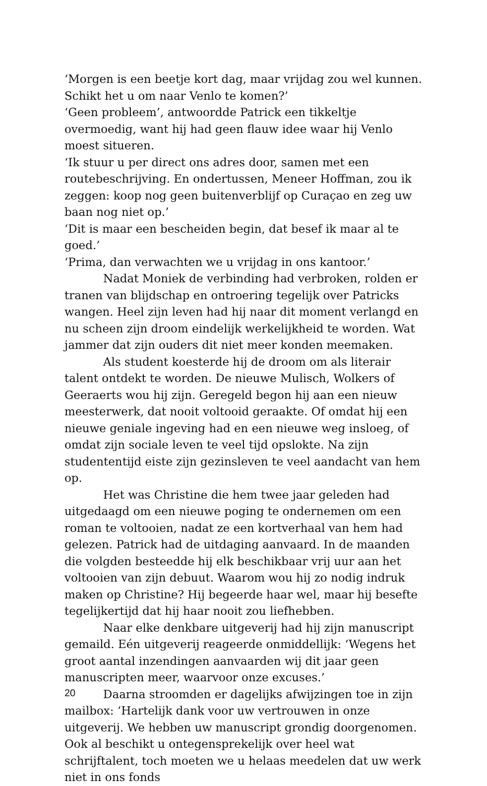‘Morgen is een beetje kort dag, maar vrijdag zou wel kunnen. Schikt het u om naar Venlo te komen?’
‘Geen probleem’, antwoordde Patrick een tikkeltje overmoedig, want hij had geen flauw idee waar hij Venlo moest situeren.
‘Ik stuur u per direct ons adres door, samen met een routebeschrijving. En ondertussen, Meneer Hoffman, zou ik zeggen: koop nog geen buitenverblijf op Curaçao en zeg uw baan nog niet op.’
‘Dit is maar een bescheiden begin, dat besef ik maar al te goed.’
‘Prima, dan verwachten we u vrijdag in ons kantoor.’
Nadat Moniek de verbinding had verbroken, rolden er tranen van blijdschap en ontroering tegelijk over Patricks wangen. Heel zijn leven had hij naar dit moment verlangd en nu scheen zijn droom eindelijk werkelijkheid te worden. Wat jammer dat zijn ouders dit niet meer konden meemaken.
Als student koesterde hij de droom om als literair talent ontdekt te worden. De nieuwe Mulisch, Wolkers of Geeraerts wou hij zijn. Geregeld begon hij aan een nieuw meesterwerk, dat nooit voltooid geraakte. Of omdat hij een nieuwe geniale ingeving had en een nieuwe weg insloeg, of omdat zijn sociale leven te veel tijd opslokte. Na zijn studententijd eiste zijn gezinsleven te veel aandacht van hem op.
Het was Christine die hem twee jaar geleden had uitgedaagd om een nieuwe poging te ondernemen om een roman te voltooien, nadat ze een kortverhaal van hem had gelezen. Patrick had de uitdaging aanvaard. In de maanden die volgden besteedde hij elk beschikbaar vrij uur aan het voltooien van zijn debuut. Waarom wou hij zo nodig indruk maken op Christine? Hij begeerde haar wel, maar hij besefte tegelijkertijd dat hij haar nooit zou liefhebben.
Naar elke denkbare uitgeverij had hij zijn manuscript gemaild. Eén uitgeverij reageerde onmiddellijk: ‘Wegens het groot aantal inzendingen aanvaarden wij dit jaar geen manuscripten meer, waarvoor onze excuses.’
Daarna stroomden er dagelijks afwijzingen toe in zijn mailbox: ‘Hartelijk dank voor uw vertrouwen in onze uitgeverij. We hebben uw manuscript grondig doorgenomen. Ook al beschikt u ontegensprekelijk over heel wat schrijftalent, toch moeten we u helaas meedelen dat uw werk niet in ons fonds
20